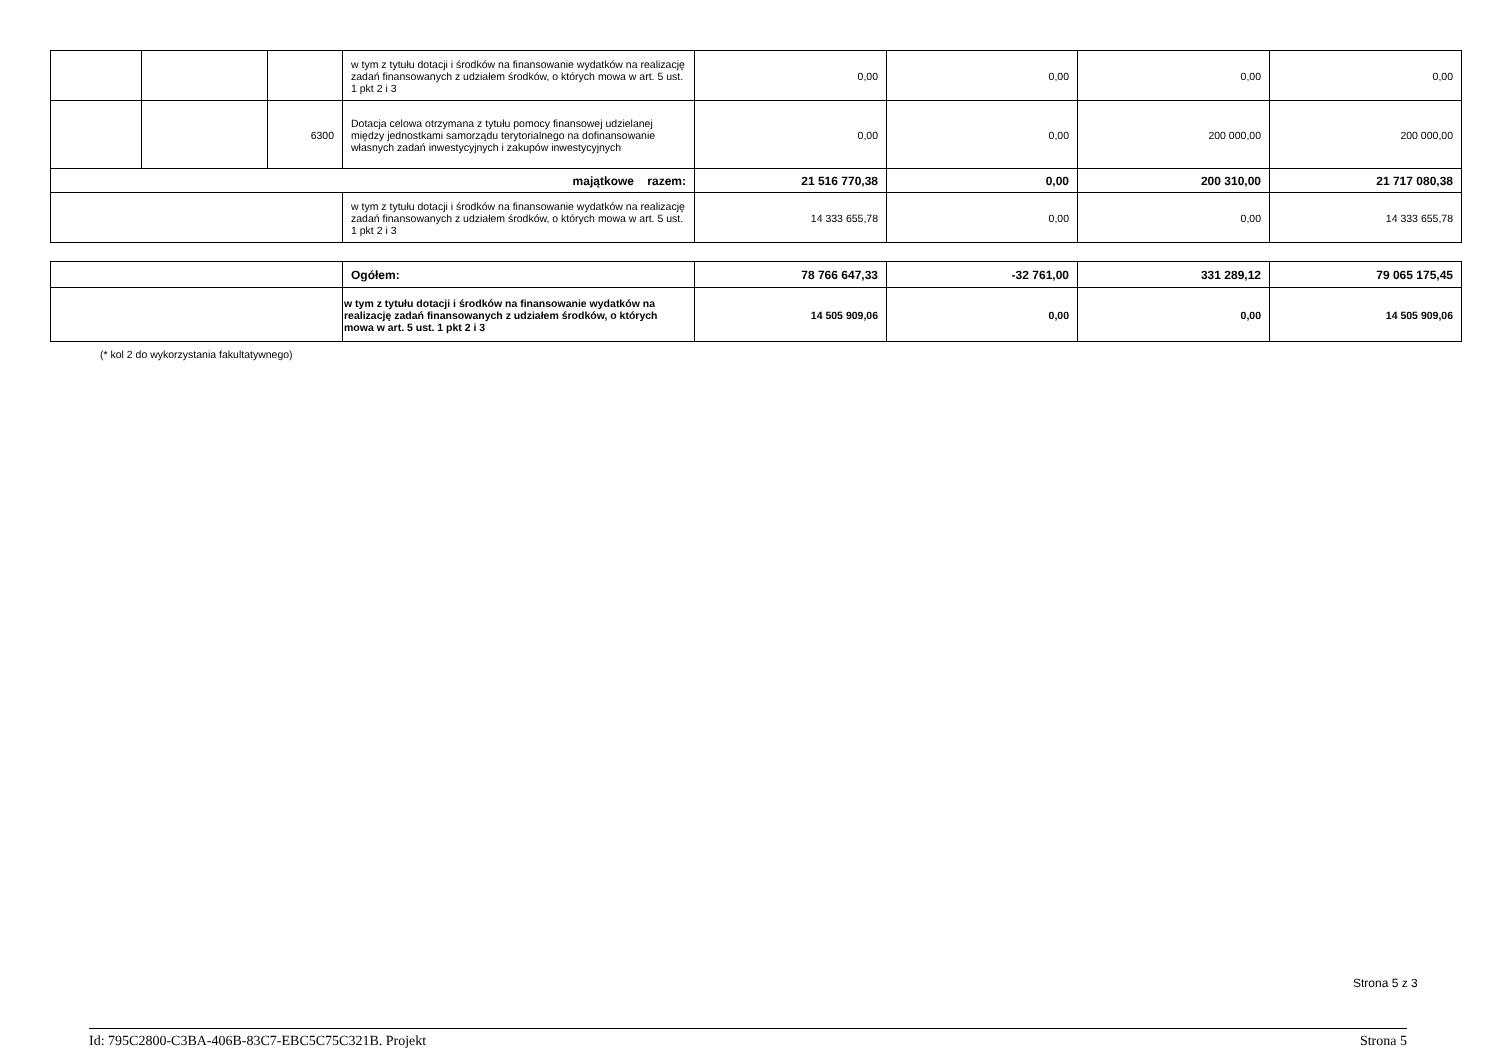| | | | w tym z tytułu dotacji i środków na finansowanie wydatków na realizację zadań finansowanych z udziałem środków, o których mowa w art. 5 ust. 1 pkt 2 i 3 | 0,00 | 0,00 | 0,00 | 0,00 |
| | | 6300 | Dotacja celowa otrzymana z tytułu pomocy finansowej udzielanej między jednostkami samorządu terytorialnego na dofinansowanie własnych zadań inwestycyjnych i zakupów inwestycyjnych | 0,00 | 0,00 | 200 000,00 | 200 000,00 |
| majątkowe razem: | | | | 21 516 770,38 | 0,00 | 200 310,00 | 21 717 080,38 |
| | | | w tym z tytułu dotacji i środków na finansowanie wydatków na realizację zadań finansowanych z udziałem środków, o których mowa w art. 5 ust. 1 pkt 2 i 3 | 14 333 655,78 | 0,00 | 0,00 | 14 333 655,78 |
| | Ogółem: | 78 766 647,33 | -32 761,00 | 331 289,12 | 79 065 175,45 |
| | w tym z tytułu dotacji i środków na finansowanie wydatków na realizację zadań finansowanych z udziałem środków, o których mowa w art. 5 ust. 1 pkt 2 i 3 | 14 505 909,06 | 0,00 | 0,00 | 14 505 909,06 |
(* kol 2 do wykorzystania fakultatywnego)
Strona 5 z 3
Id: 795C2800-C3BA-406B-83C7-EBC5C75C321B. Projekt Strona 5